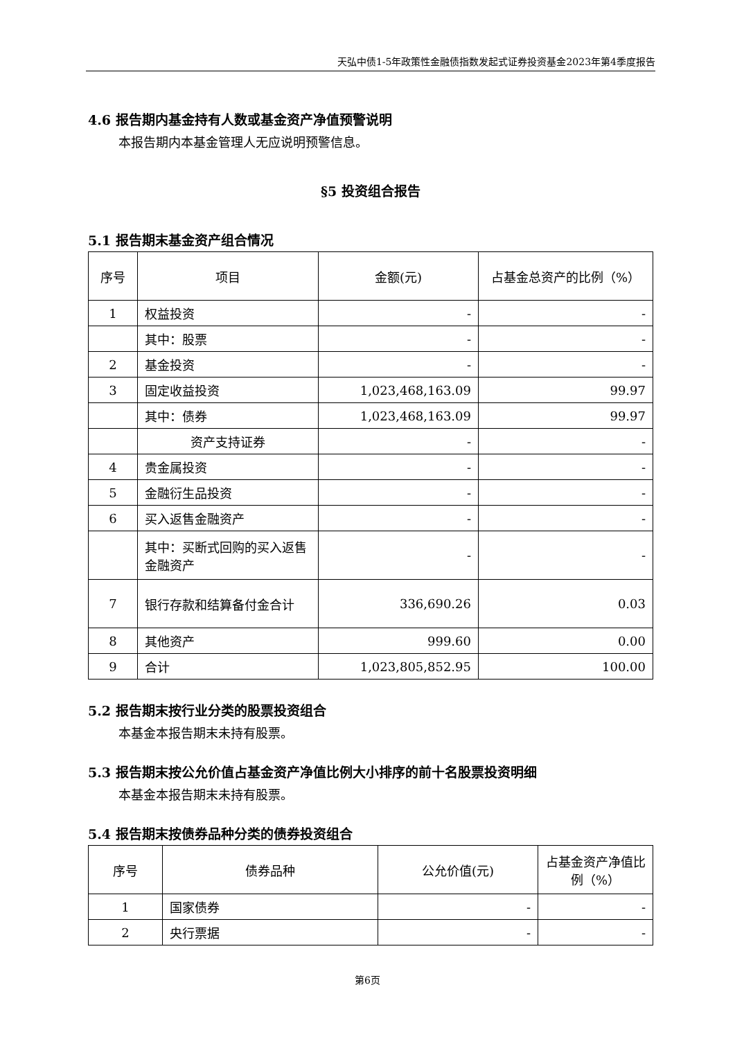天弘中债1-5年政策性金融债指数发起式证券投资基金2023年第4季度报告
4.6 报告期内基金持有人数或基金资产净值预警说明
本报告期内本基金管理人无应说明预警信息。
§5 投资组合报告
5.1 报告期末基金资产组合情况
| 序号 | 项目 | 金额(元) | 占基金总资产的比例（%） |
| 1 | 权益投资 | - | - |
| | 其中：股票 | - | - |
| 2 | 基金投资 | - | - |
| 3 | 固定收益投资 | 1,023,468,163.09 | 99.97 |
| | 其中：债券 | 1,023,468,163.09 | 99.97 |
| | 资产支持证券 | - | - |
| 4 | 贵金属投资 | - | - |
| 5 | 金融衍生品投资 | - | - |
| 6 | 买入返售金融资产 | - | - |
| | 其中：买断式回购的买入返售金融资产 | - | - |
| 7 | 银行存款和结算备付金合计 | 336,690.26 | 0.03 |
| 8 | 其他资产 | 999.60 | 0.00 |
| 9 | 合计 | 1,023,805,852.95 | 100.00 |
5.2 报告期末按行业分类的股票投资组合
本基金本报告期末未持有股票。
5.3 报告期末按公允价值占基金资产净值比例大小排序的前十名股票投资明细
本基金本报告期末未持有股票。
5.4 报告期末按债券品种分类的债券投资组合
| 序号 | 债券品种 | 公允价值(元) | 占基金资产净值比例（%） |
| 1 | 国家债券 | - | - |
| 2 | 央行票据 | - | - |
第6页